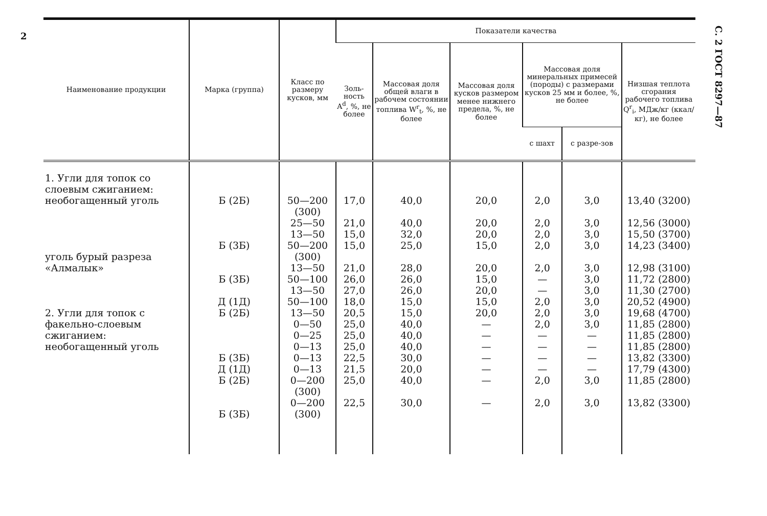2
| Наименование продукции | Марка (группа) | Класс по размеру кусков, мм | Показатели качества | | | | | |
| --- | --- | --- | --- | --- | --- | --- | --- | --- |
| | | | Золь-ность A<sup>d</sup>, %, не более | Массовая доля общей влаги в рабочем состоянии топлива W<sup>r</sup><sub>t</sub>, %, не более | Массовая доля кусков размером менее нижнего предела, %, не более | Массовая доля минеральных примесей (породы) с размерами кусков 25 мм и более, %, не более | | Низшая теплота сгорания рабочего топлива Q<sup>r</sup><sub>i</sub>, МДж/кг (ккал/кг), не более |
| | | | | | | с шахт | с разре-зов | |
| 1. Угли для топок со слоевым сжиганием: необогащенный уголь | Б (2Б) | 50—200 (300) 25—50 13—50 | 17,0 21,0 15,0 | 40,0 40,0 32,0 | 20,0 20,0 20,0 | 2,0 2,0 2,0 | 3,0 3,0 3,0 | 13,40 (3200) 12,56 (3000) 15,50 (3700) |
| уголь бурый разреза «Алмалык» | Б (3Б) Б (3Б) Д (1Д) | 50—200 (300) 13—50 50—100 13—50 50—100 | 15,0 21,0 26,0 27,0 18,0 | 25,0 28,0 26,0 26,0 15,0 | 15,0 20,0 15,0 20,0 15,0 | 2,0 2,0 — — 2,0 | 3,0 3,0 3,0 3,0 3,0 | 14,23 (3400) 12,98 (3100) 11,72 (2800) 11,30 (2700) 20,52 (4900) |
| 2. Угли для топок с факельно-слоевым сжиганием: необогащенный уголь | Б (2Б) Б (3Б) Д (1Д) Б (2Б) Б (3Б) | 13—50 0—50 0—25 0—13 0—13 0—13 0—200 (300) 0—200 (300) | 20,5 25,0 25,0 25,0 22,5 21,5 25,0 22,5 | 15,0 40,0 40,0 40,0 30,0 20,0 40,0 30,0 | 20,0 — — — — — — — | 2,0 2,0 — — — — 2,0 2,0 | 3,0 3,0 — — — — 3,0 3,0 | 19,68 (4700) 11,85 (2800) 11,85 (2800) 11,85 (2800) 13,82 (3300) 17,79 (4300) 11,85 (2800) 13,82 (3300) |
С. 2 ГОСТ 8297—87